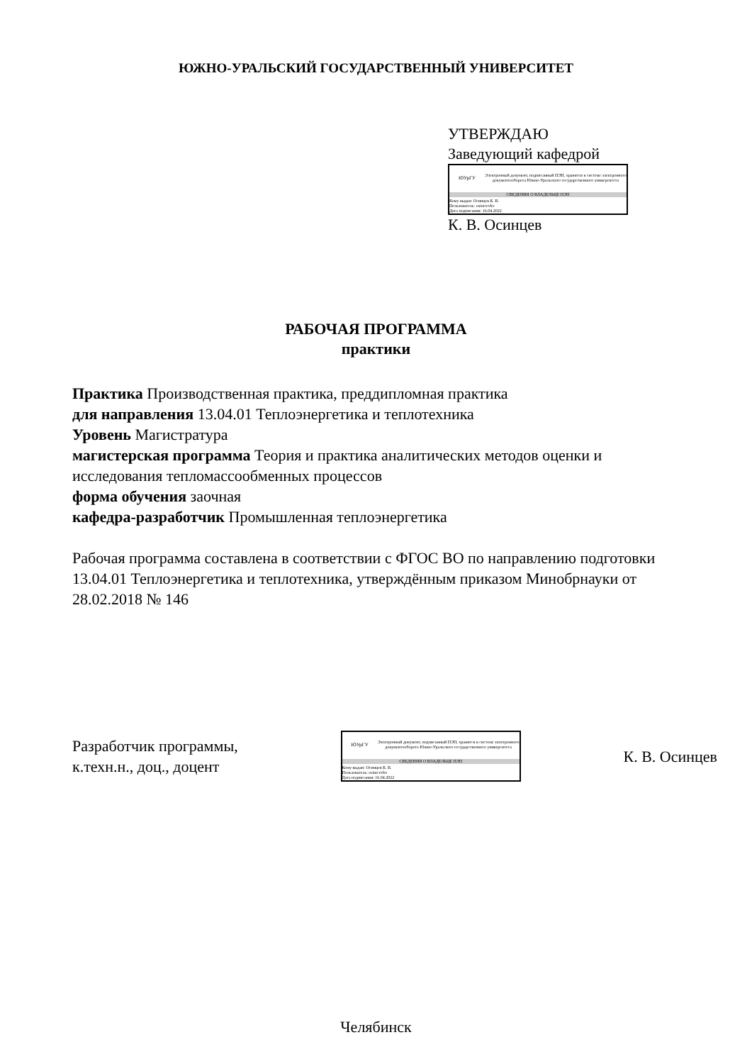ЮЖНО-УРАЛЬСКИЙ ГОСУДАРСТВЕННЫЙ УНИВЕРСИТЕТ
УТВЕРЖДАЮ
Заведующий кафедрой
ЮУрГУ
Электронный документ, подписанный ПЭП, хранится в системе электронного документооборота Южно-Уральского государственного университета
СВЕДЕНИЯ О ВЛАДЕЛЬЦЕ ПЭП
Кому выдан: Осинцев К. В.
Пользователь: osintcevkv
Дата подписания: 16.04.2022
К. В. Осинцев
РАБОЧАЯ ПРОГРАММА
практики
Практика Производственная практика, преддипломная практика
для направления 13.04.01 Теплоэнергетика и теплотехника
Уровень Магистратура
магистерская программа Теория и практика аналитических методов оценки и исследования тепломассообменных процессов
форма обучения заочная
кафедра-разработчик Промышленная теплоэнергетика
Рабочая программа составлена в соответствии с ФГОС ВО по направлению подготовки 13.04.01 Теплоэнергетика и теплотехника, утверждённым приказом Минобрнауки от 28.02.2018 № 146
Разработчик программы,
к.техн.н., доц., доцент
ЮУрГУ
Электронный документ, подписанный ПЭП, хранится в системе электронного документооборота Южно-Уральского государственного университета
СВЕДЕНИЯ О ВЛАДЕЛЬЦЕ ПЭП
Кому выдан: Осинцев К. В.
Пользователь: osintcevkv
Дата подписания: 16.04.2022
К. В. Осинцев
Челябинск